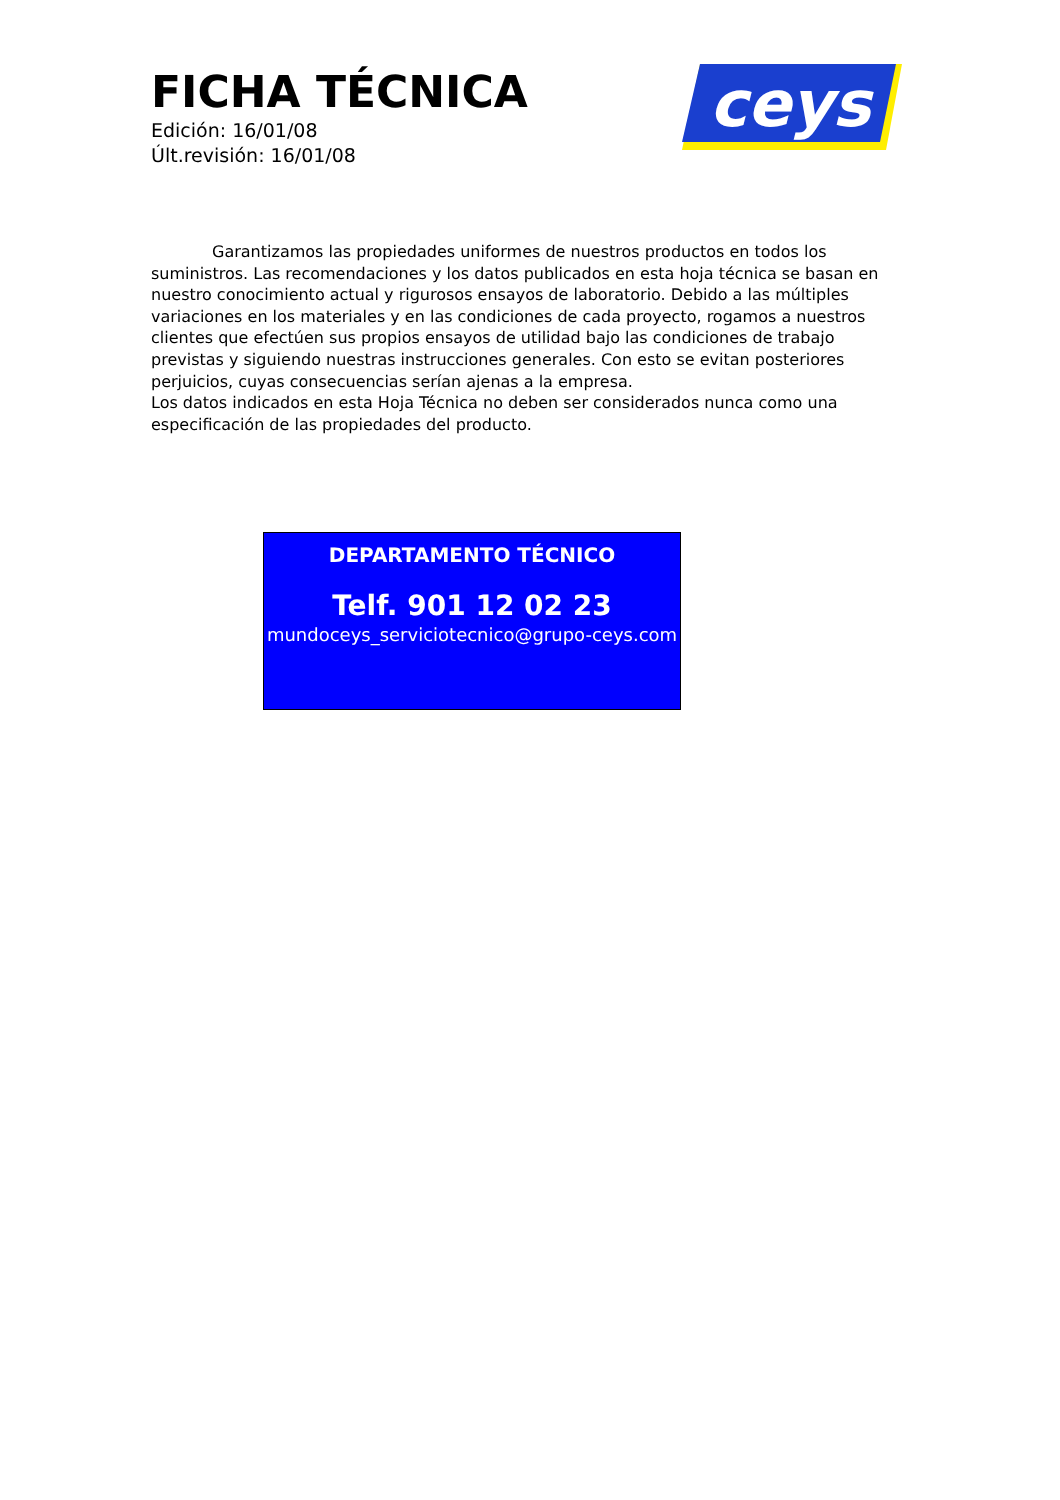FICHA TÉCNICA
Edición: 16/01/08
Últ.revisión: 16/01/08
ceys
Garantizamos las propiedades uniformes de nuestros productos en todos los suministros. Las recomendaciones y los datos publicados en esta hoja técnica se basan en nuestro conocimiento actual y rigurosos ensayos de laboratorio. Debido a las múltiples variaciones en los materiales y en las condiciones de cada proyecto, rogamos a nuestros clientes que efectúen sus propios ensayos de utilidad bajo las condiciones de trabajo previstas y siguiendo nuestras instrucciones generales. Con esto se evitan posteriores perjuicios, cuyas consecuencias serían ajenas a la empresa.
Los datos indicados en esta Hoja Técnica no deben ser considerados nunca como una especificación de las propiedades del producto.
DEPARTAMENTO TÉCNICO
Telf. 901 12 02 23
mundoceys_serviciotecnico@grupo-ceys.com